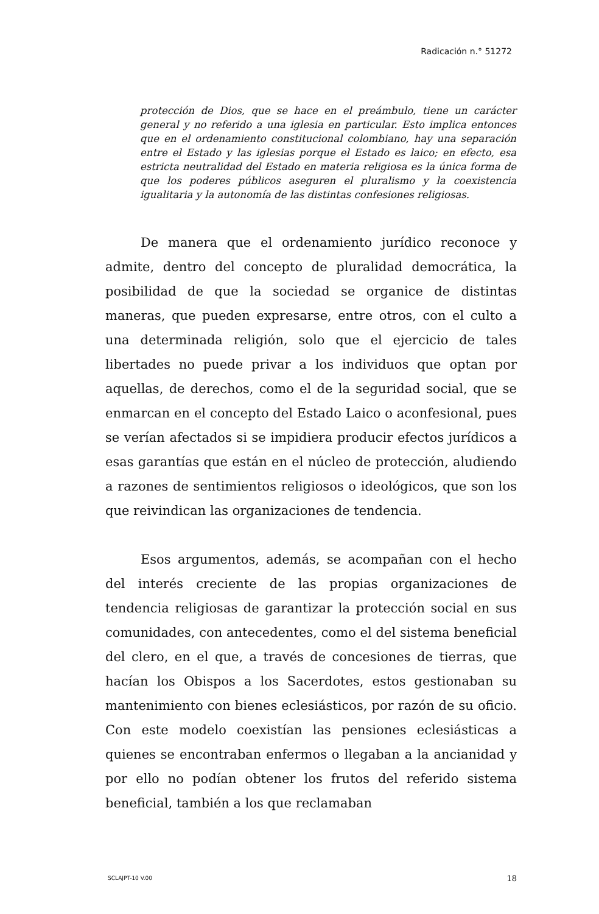Radicación n.° 51272
protección de Dios, que se hace en el preámbulo, tiene un carácter general y no referido a una iglesia en particular. Esto implica entonces que en el ordenamiento constitucional colombiano, hay una separación entre el Estado y las iglesias porque el Estado es laico; en efecto, esa estricta neutralidad del Estado en materia religiosa es la única forma de que los poderes públicos aseguren el pluralismo y la coexistencia igualitaria y la autonomía de las distintas confesiones religiosas.
De manera que el ordenamiento jurídico reconoce y admite, dentro del concepto de pluralidad democrática, la posibilidad de que la sociedad se organice de distintas maneras, que pueden expresarse, entre otros, con el culto a una determinada religión, solo que el ejercicio de tales libertades no puede privar a los individuos que optan por aquellas, de derechos, como el de la seguridad social, que se enmarcan en el concepto del Estado Laico o aconfesional, pues se verían afectados si se impidiera producir efectos jurídicos a esas garantías que están en el núcleo de protección, aludiendo a razones de sentimientos religiosos o ideológicos, que son los que reivindican las organizaciones de tendencia.
Esos argumentos, además, se acompañan con el hecho del interés creciente de las propias organizaciones de tendencia religiosas de garantizar la protección social en sus comunidades, con antecedentes, como el del sistema beneficial del clero, en el que, a través de concesiones de tierras, que hacían los Obispos a los Sacerdotes, estos gestionaban su mantenimiento con bienes eclesiásticos, por razón de su oficio. Con este modelo coexistían las pensiones eclesiásticas a quienes se encontraban enfermos o llegaban a la ancianidad y por ello no podían obtener los frutos del referido sistema beneficial, también a los que reclamaban
SCLAJPT-10 V.00 18